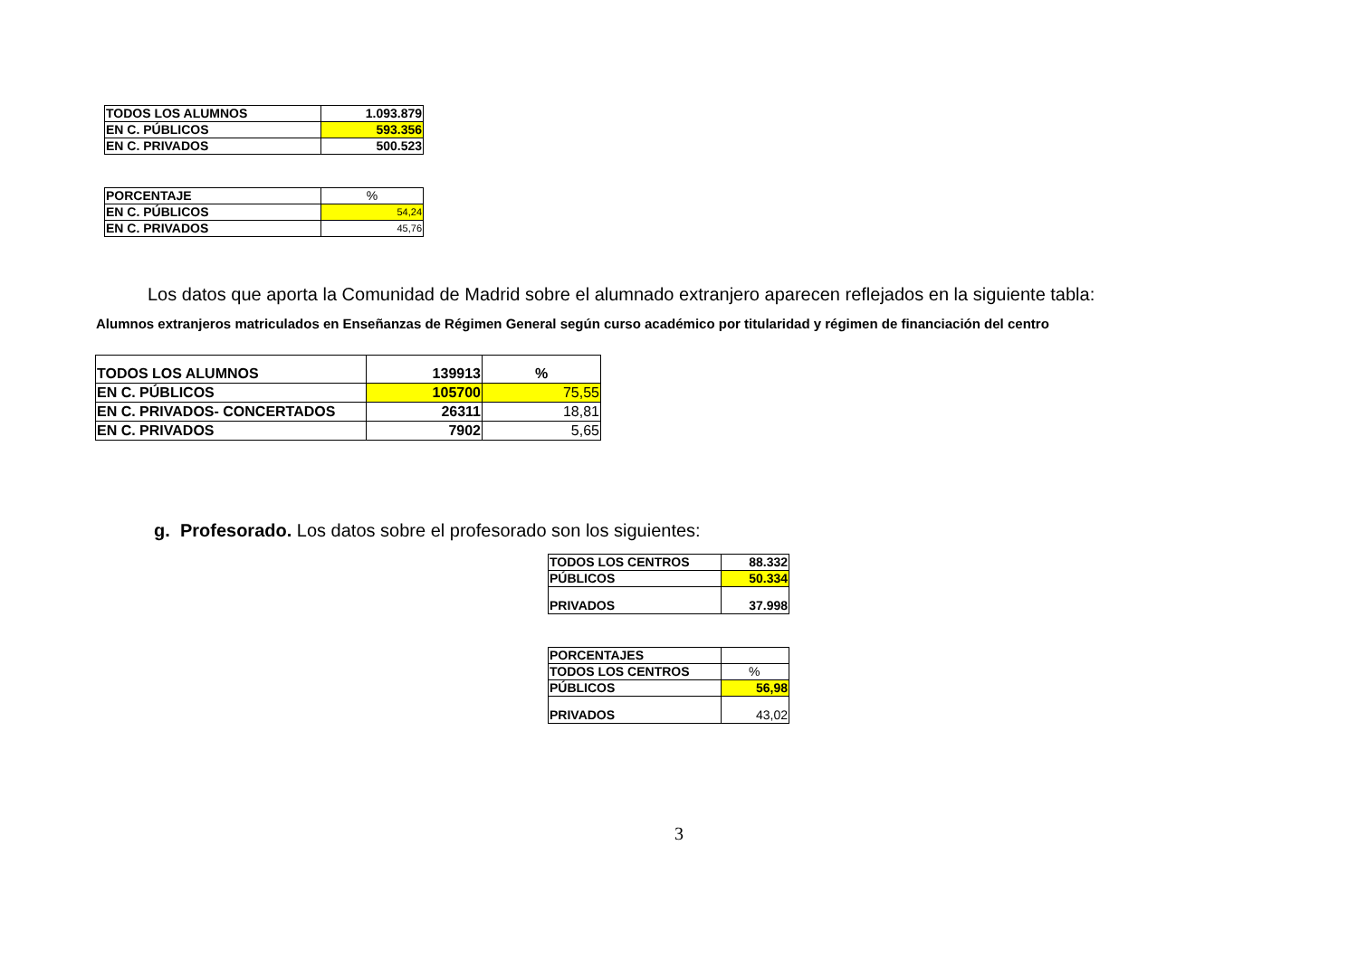| TODOS LOS ALUMNOS | 1.093.879 |
| EN C. PÚBLICOS | 593.356 |
| EN C. PRIVADOS | 500.523 |
| PORCENTAJE | % |
| EN C. PÚBLICOS | 54,24 |
| EN C. PRIVADOS | 45,76 |
Los datos que aporta la Comunidad de Madrid sobre el alumnado extranjero aparecen reflejados en la siguiente tabla:
Alumnos extranjeros matriculados en Enseñanzas de Régimen General según curso académico por titularidad y régimen de financiación del centro
| TODOS LOS ALUMNOS | 139913 | % |
| EN C. PÚBLICOS | 105700 | 75,55 |
| EN C. PRIVADOS- CONCERTADOS | 26311 | 18,81 |
| EN C. PRIVADOS | 7902 | 5,65 |
g. Profesorado. Los datos sobre el profesorado son los siguientes:
| TODOS LOS CENTROS | 88.332 |
| PÚBLICOS | 50.334 |
| PRIVADOS | 37.998 |
| PORCENTAJES | |
| TODOS LOS CENTROS | % |
| PÚBLICOS | 56,98 |
| PRIVADOS | 43,02 |
3